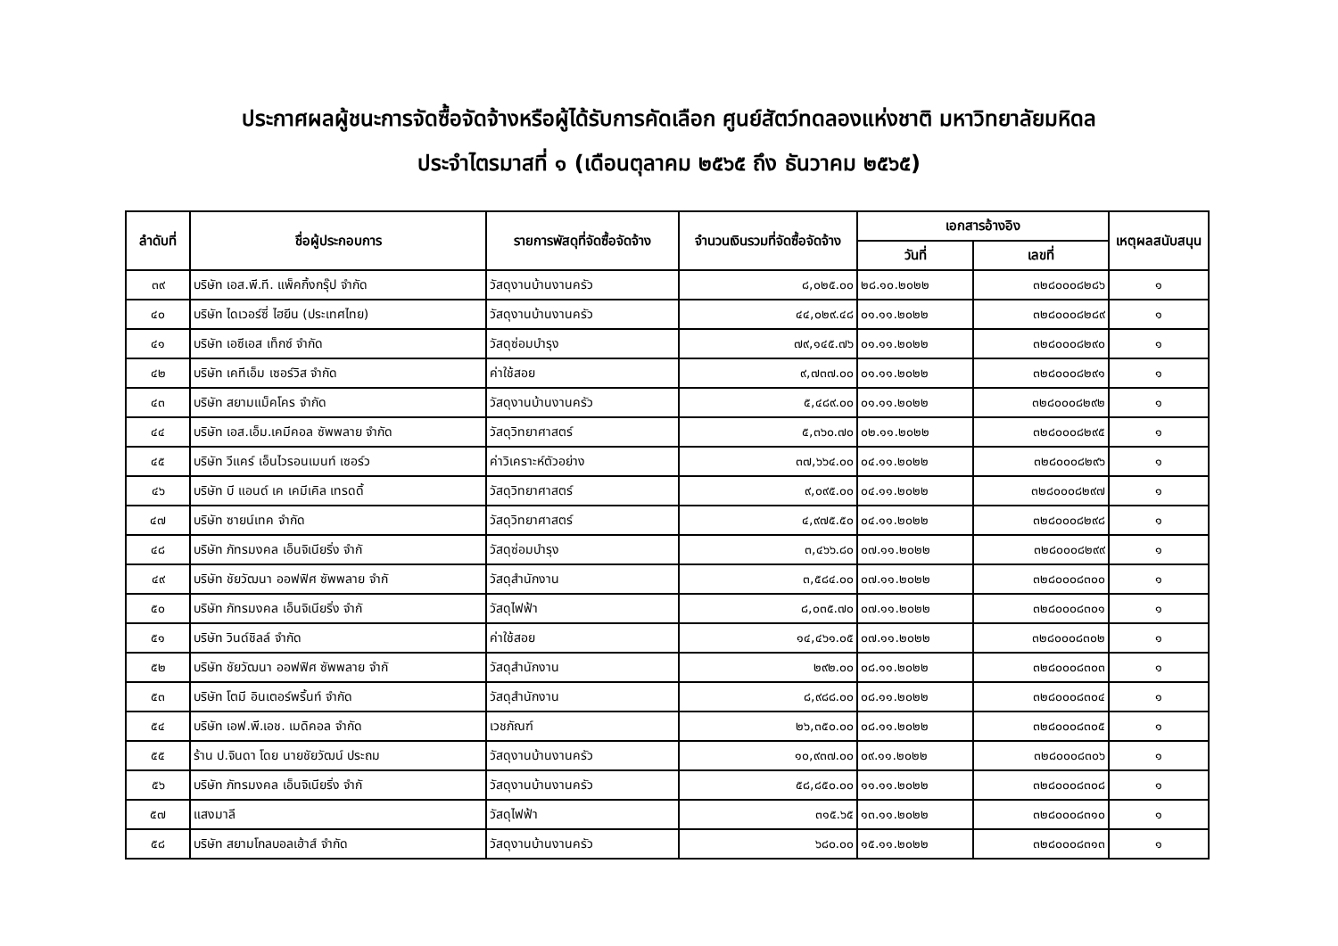ประกาศผลผู้ชนะการจัดซื้อจัดจ้างหรือผู้ได้รับการคัดเลือก ศูนย์สัตว์ทดลองแห่งชาติ มหาวิทยาลัยมหิดล
ประจำไตรมาสที่ ๑ (เดือนตุลาคม ๒๕๖๕ ถึง ธันวาคม ๒๕๖๕)
| ลำดับที่ | ชื่อผู้ประกอบการ | รายการพัสดุที่จัดซื้อจัดจ้าง | จำนวนเงินรวมที่จัดซื้อจัดจ้าง | เอกสารอ้างอิง | | เหตุผลสนับสนุน |
| --- | --- | --- | --- | --- | --- | --- |
| | | | | วันที่ | เลขที่ | |
| ๓๙ | บริษัท เอส.พี.ที. แพ็คกิ้งกรุ๊ป จำกัด | วัสดุงานบ้านงานครัว | ๘,๐๒๕.๐๐ | ๒๘.๑๐.๒๐๒๒ | ๓๒๘๐๐๐๘๒๘๖ | ๑ |
| ๔๐ | บริษัท ไดเวอร์ซี่ ไฮยีน (ประเทศไทย) | วัสดุงานบ้านงานครัว | ๔๔,๐๒๙.๔๘ | ๐๑.๑๑.๒๐๒๒ | ๓๒๘๐๐๐๘๒๘๙ | ๑ |
| ๔๑ | บริษัท เอซีเอส เท็กซ์ จำกัด | วัสดุซ่อมบำรุง | ๗๙,๑๔๕.๗๖ | ๐๑.๑๑.๒๐๒๒ | ๓๒๘๐๐๐๘๒๙๐ | ๑ |
| ๔๒ | บริษัท เคทีเอ็ม เซอร์วิส จำกัด | ค่าใช้สอย | ๙,๗๓๗.๐๐ | ๐๑.๑๑.๒๐๒๒ | ๓๒๘๐๐๐๘๒๙๑ | ๑ |
| ๔๓ | บริษัท สยามแม็คโคร จำกัด | วัสดุงานบ้านงานครัว | ๕,๔๘๙.๐๐ | ๐๑.๑๑.๒๐๒๒ | ๓๒๘๐๐๐๘๒๙๒ | ๑ |
| ๔๔ | บริษัท เอส.เอ็ม.เคมีคอล ซัพพลาย จำกัด | วัสดุวิทยาศาสตร์ | ๕,๓๖๐.๗๐ | ๐๒.๑๑.๒๐๒๒ | ๓๒๘๐๐๐๘๒๙๕ | ๑ |
| ๔๕ | บริษัท วีแคร์ เอ็นไวรอนเมนท์ เซอร์ว | ค่าวิเคราะห์ตัวอย่าง | ๓๗,๖๖๔.๐๐ | ๐๔.๑๑.๒๐๒๒ | ๓๒๘๐๐๐๘๒๙๖ | ๑ |
| ๔๖ | บริษัท บี แอนด์ เค เคมีเคิล เทรดดิ้ | วัสดุวิทยาศาสตร์ | ๙,๐๙๕.๐๐ | ๐๔.๑๑.๒๐๒๒ | ๓๒๘๐๐๐๘๒๙๗ | ๑ |
| ๔๗ | บริษัท ซายน์เทค จำกัด | วัสดุวิทยาศาสตร์ | ๔,๙๗๕.๕๐ | ๐๔.๑๑.๒๐๒๒ | ๓๒๘๐๐๐๘๒๙๘ | ๑ |
| ๔๘ | บริษัท ภัทรมงคล เอ็นจิเนียริ่ง จำกั | วัสดุซ่อมบำรุง | ๓,๔๖๖.๘๐ | ๐๗.๑๑.๒๐๒๒ | ๓๒๘๐๐๐๘๒๙๙ | ๑ |
| ๔๙ | บริษัท ชัยวัฒนา ออฟฟิศ ซัพพลาย จำกั | วัสดุสำนักงาน | ๓,๕๘๔.๐๐ | ๐๗.๑๑.๒๐๒๒ | ๓๒๘๐๐๐๘๓๐๐ | ๑ |
| ๕๐ | บริษัท ภัทรมงคล เอ็นจิเนียริ่ง จำกั | วัสดุไฟฟ้า | ๘,๐๓๕.๗๐ | ๐๗.๑๑.๒๐๒๒ | ๓๒๘๐๐๐๘๓๐๑ | ๑ |
| ๕๑ | บริษัท วินด์ชิลล์ จำกัด | ค่าใช้สอย | ๑๔,๔๖๑.๐๕ | ๐๗.๑๑.๒๐๒๒ | ๓๒๘๐๐๐๘๓๐๒ | ๑ |
| ๕๒ | บริษัท ชัยวัฒนา ออฟฟิศ ซัพพลาย จำกั | วัสดุสำนักงาน | ๒๙๒.๐๐ | ๐๘.๑๑.๒๐๒๒ | ๓๒๘๐๐๐๘๓๐๓ | ๑ |
| ๕๓ | บริษัท โตมี อินเตอร์พริ้นท์ จำกัด | วัสดุสำนักงาน | ๘,๙๘๘.๐๐ | ๐๘.๑๑.๒๐๒๒ | ๓๒๘๐๐๐๘๓๐๔ | ๑ |
| ๕๔ | บริษัท เอฟ.พี.เอช. เมดิคอล จำกัด | เวชภัณฑ์ | ๒๖,๓๕๐.๐๐ | ๐๘.๑๑.๒๐๒๒ | ๓๒๘๐๐๐๘๓๐๕ | ๑ |
| ๕๕ | ร้าน ป.จินดา โดย นายชัยวัฒน์ ประถม | วัสดุงานบ้านงานครัว | ๑๐,๙๓๗.๐๐ | ๐๙.๑๑.๒๐๒๒ | ๓๒๘๐๐๐๘๓๐๖ | ๑ |
| ๕๖ | บริษัท ภัทรมงคล เอ็นจิเนียริ่ง จำกั | วัสดุงานบ้านงานครัว | ๕๘,๘๕๐.๐๐ | ๑๑.๑๑.๒๐๒๒ | ๓๒๘๐๐๐๘๓๐๘ | ๑ |
| ๕๗ | แสงมาลี | วัสดุไฟฟ้า | ๓๑๕.๖๕ | ๑๓.๑๑.๒๐๒๒ | ๓๒๘๐๐๐๘๓๑๐ | ๑ |
| ๕๘ | บริษัท สยามโกลบอลเฮ้าส์ จำกัด | วัสดุงานบ้านงานครัว | ๖๘๐.๐๐ | ๑๕.๑๑.๒๐๒๒ | ๓๒๘๐๐๐๘๓๑๓ | ๑ |